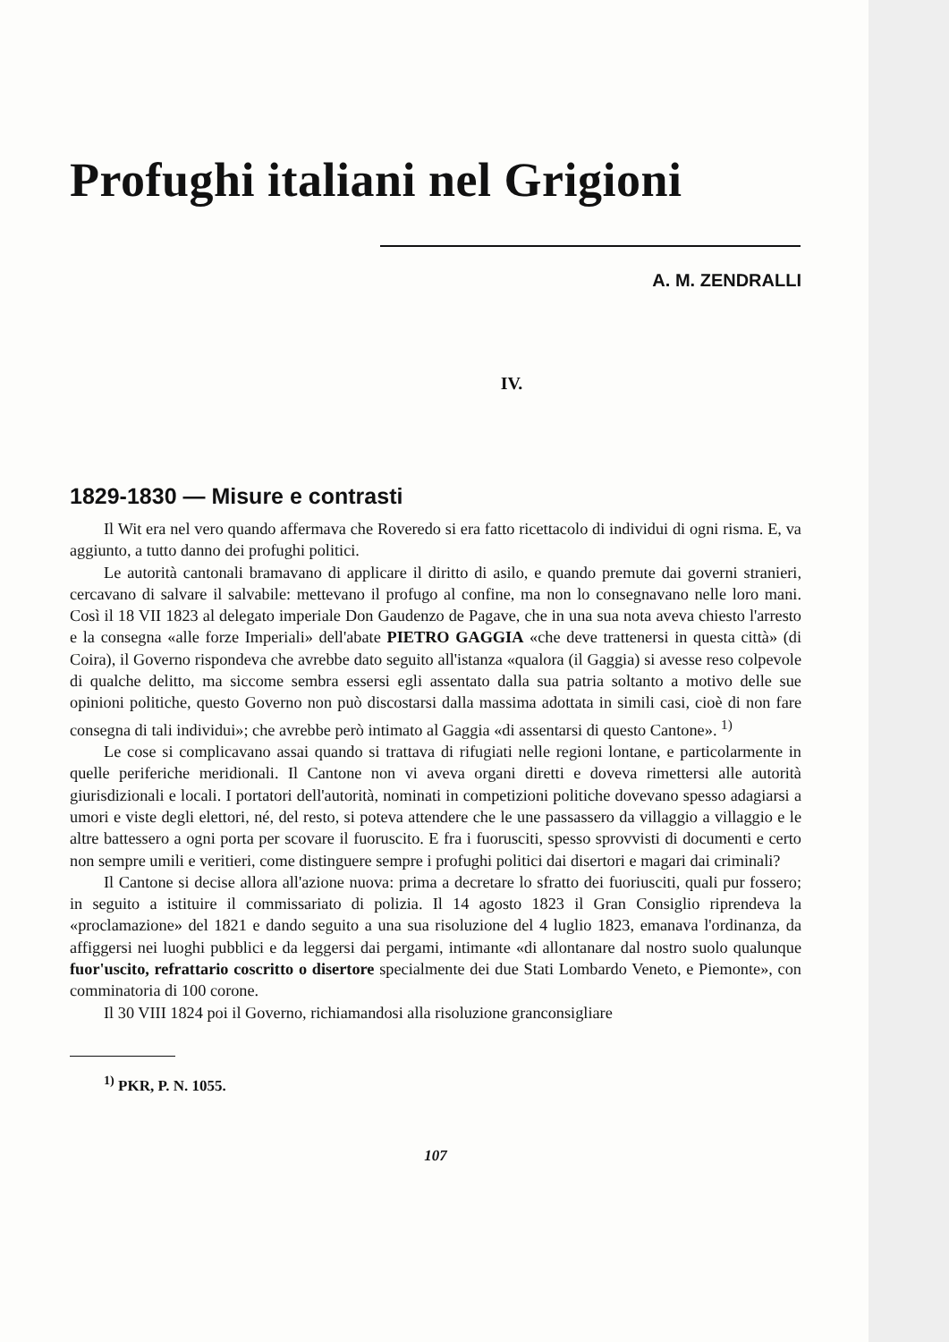Profughi italiani nel Grigioni
A. M. ZENDRALLI
IV.
1829-1830 — Misure e contrasti
Il Wit era nel vero quando affermava che Roveredo si era fatto ricettacolo di individui di ogni risma. E, va aggiunto, a tutto danno dei profughi politici.
Le autorità cantonali bramavano di applicare il diritto di asilo, e quando premute dai governi stranieri, cercavano di salvare il salvabile: mettevano il profugo al confine, ma non lo consegnavano nelle loro mani. Così il 18 VII 1823 al delegato imperiale Don Gaudenzo de Pagave, che in una sua nota aveva chiesto l'arresto e la consegna «alle forze Imperiali» dell'abate PIETRO GAGGIA «che deve trattenersi in questa città» (di Coira), il Governo rispondeva che avrebbe dato seguito all'istanza «qualora (il Gaggia) si avesse reso colpevole di qualche delitto, ma siccome sembra essersi egli assentato dalla sua patria soltanto a motivo delle sue opinioni politiche, questo Governo non può discostarsi dalla massima adottata in simili casi, cioè di non fare consegna di tali individui»; che avrebbe però intimato al Gaggia «di assentarsi di questo Cantone». <sup>1)</sup>
Le cose si complicavano assai quando si trattava di rifugiati nelle regioni lontane, e particolarmente in quelle periferiche meridionali. Il Cantone non vi aveva organi diretti e doveva rimettersi alle autorità giurisdizionali e locali. I portatori dell'autorità, nominati in competizioni politiche dovevano spesso adagiarsi a umori e viste degli elettori, né, del resto, si poteva attendere che le une passassero da villaggio a villaggio e le altre battessero a ogni porta per scovare il fuoruscito. E fra i fuorusciti, spesso sprovvisti di documenti e certo non sempre umili e veritieri, come distinguere sempre i profughi politici dai disertori e magari dai criminali?
Il Cantone si decise allora all'azione nuova: prima a decretare lo sfratto dei fuoriusciti, quali pur fossero; in seguito a istituire il commissariato di polizia. Il 14 agosto 1823 il Gran Consiglio riprendeva la «proclamazione» del 1821 e dando seguito a una sua risoluzione del 4 luglio 1823, emanava l'ordinanza, da affiggersi nei luoghi pubblici e da leggersi dai pergami, intimante «di allontanare dal nostro suolo qualunque fuor'uscito, refrattario coscritto o disertore specialmente dei due Stati Lombardo Veneto, e Piemonte», con comminatoria di 100 corone.
Il 30 VIII 1824 poi il Governo, richiamandosi alla risoluzione granconsigliare
<sup>1)</sup> PKR, P. N. 1055.
107